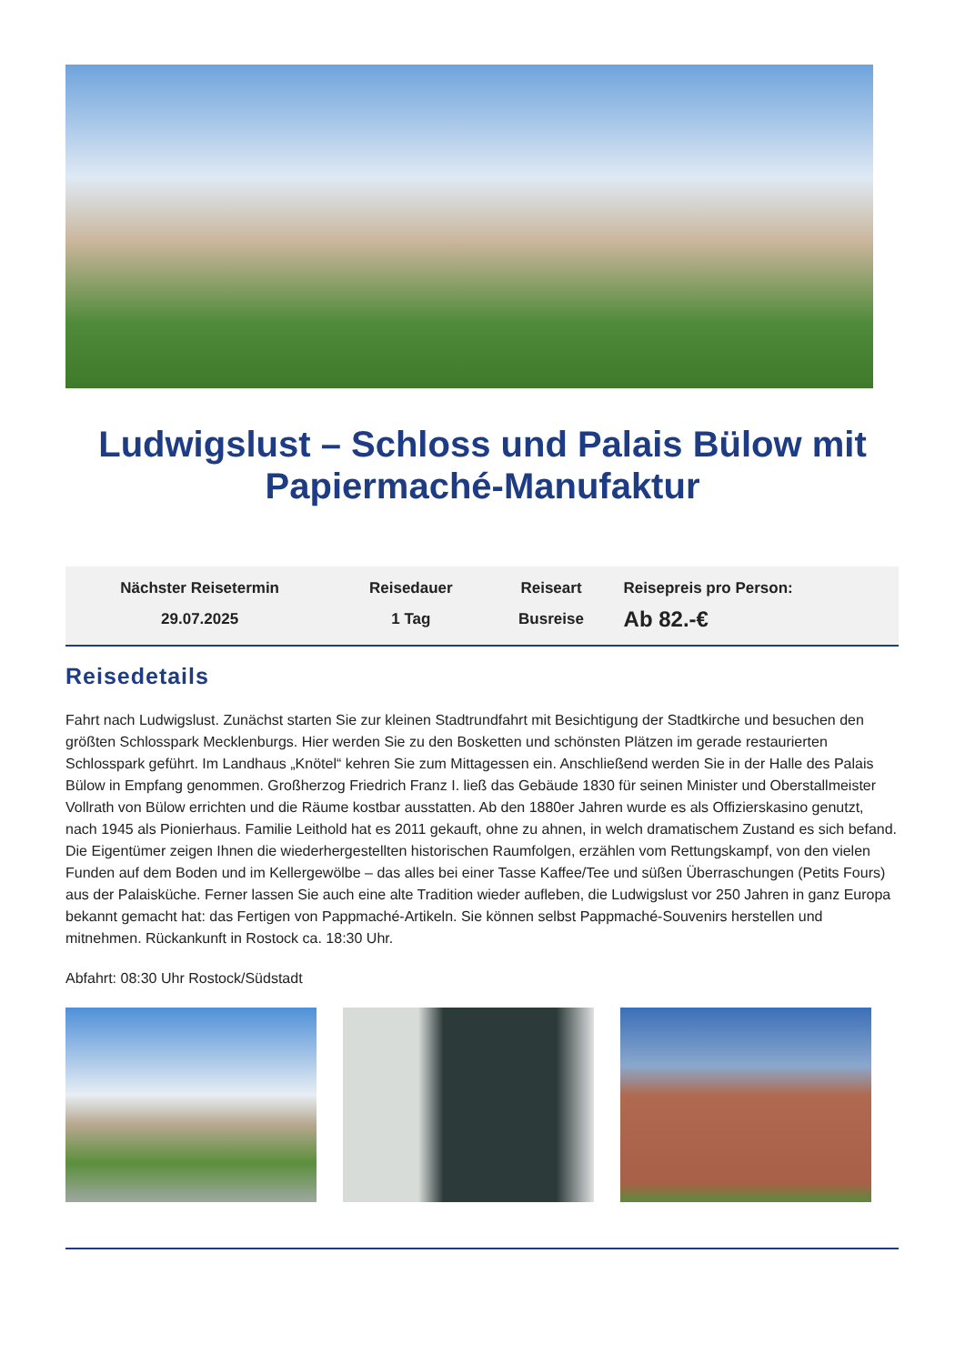Ludwigslust – Schloss und Palais Bülow mit Papiermaché-Manufaktur
| Nächster Reisetermin | Reisedauer | Reiseart | Reisepreis pro Person: |
| --- | --- | --- | --- |
| 29.07.2025 | 1 Tag | Busreise | Ab 82.-€ |
Reisedetails
Fahrt nach Ludwigslust. Zunächst starten Sie zur kleinen Stadtrundfahrt mit Besichtigung der Stadtkirche und besuchen den größten Schlosspark Mecklenburgs. Hier werden Sie zu den Bosketten und schönsten Plätzen im gerade restaurierten Schlosspark geführt. Im Landhaus „Knötel“ kehren Sie zum Mittagessen ein. Anschließend werden Sie in der Halle des Palais Bülow in Empfang genommen. Großherzog Friedrich Franz I. ließ das Gebäude 1830 für seinen Minister und Oberstallmeister Vollrath von Bülow errichten und die Räume kostbar ausstatten. Ab den 1880er Jahren wurde es als Offizierskasino genutzt, nach 1945 als Pionierhaus. Familie Leithold hat es 2011 gekauft, ohne zu ahnen, in welch dramatischem Zustand es sich befand. Die Eigentümer zeigen Ihnen die wiederhergestellten historischen Raumfolgen, erzählen vom Rettungskampf, von den vielen Funden auf dem Boden und im Kellergewölbe – das alles bei einer Tasse Kaffee/Tee und süßen Überraschungen (Petits Fours) aus der Palaisküche. Ferner lassen Sie auch eine alte Tradition wieder aufleben, die Ludwigslust vor 250 Jahren in ganz Europa bekannt gemacht hat: das Fertigen von Pappmaché-Artikeln. Sie können selbst Pappmaché-Souvenirs herstellen und mitnehmen. Rückankunft in Rostock ca. 18:30 Uhr.
Abfahrt: 08:30 Uhr Rostock/Südstadt